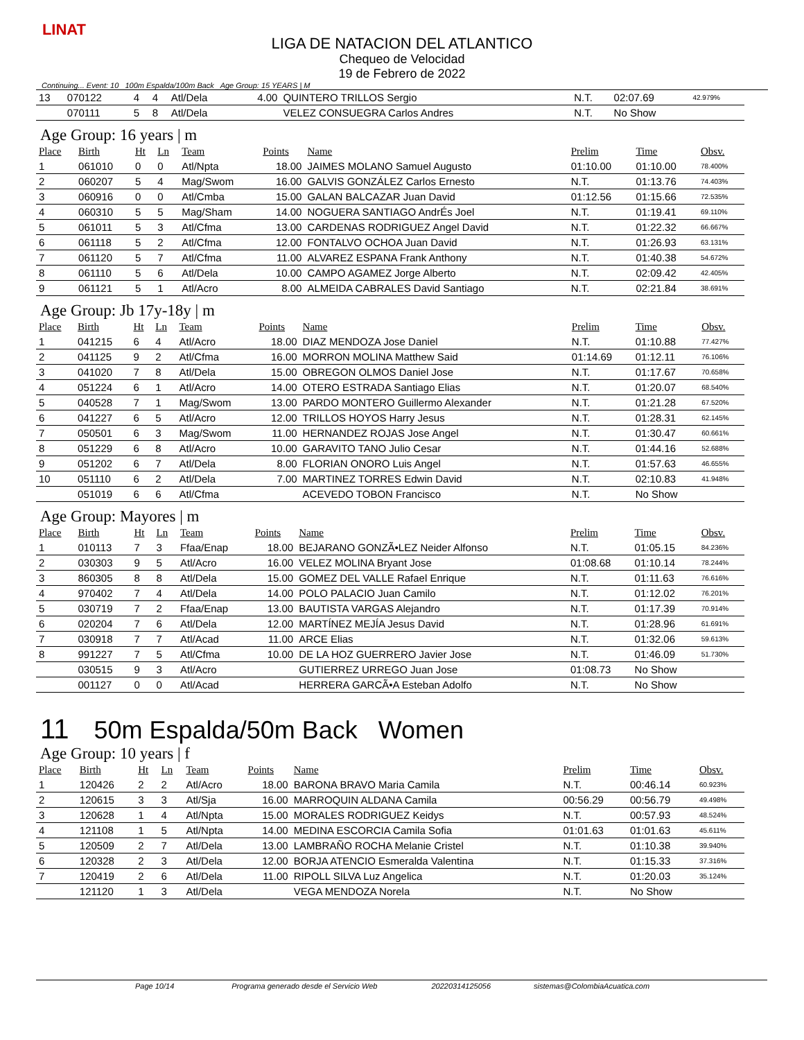LINAT
LIGA DE NATACION DEL ATLANTICO
Chequeo de Velocidad
19 de Febrero de 2022
Continuing... Event: 10 100m Espalda/100m Back Age Group: 15 YEARS | M
| 13 | 070122 | 4 | 4 | Atl/Dela | 4.00 | QUINTERO TRILLOS Sergio | N.T. | 02:07.69 | 42.979% |
| | 070111 | 5 | 8 | Atl/Dela | | VELEZ CONSUEGRA Carlos Andres | N.T. | No Show | |
Age Group: 16 years | m
| Place | Birth | Ht | Ln | Team | Points | Name | Prelim | Time | Obsv. |
| --- | --- | --- | --- | --- | --- | --- | --- | --- | --- |
| 1 | 061010 | 0 | 0 | Atl/Npta | 18.00 | JAIMES MOLANO Samuel Augusto | 01:10.00 | 01:10.00 | 78.400% |
| 2 | 060207 | 5 | 4 | Mag/Swom | 16.00 | GALVIS GONZÁLEZ Carlos Ernesto | N.T. | 01:13.76 | 74.403% |
| 3 | 060916 | 0 | 0 | Atl/Cmba | 15.00 | GALAN BALCAZAR Juan David | 01:12.56 | 01:15.66 | 72.535% |
| 4 | 060310 | 5 | 5 | Mag/Sham | 14.00 | NOGUERA SANTIAGO AndrÉs Joel | N.T. | 01:19.41 | 69.110% |
| 5 | 061011 | 5 | 3 | Atl/Cfma | 13.00 | CARDENAS RODRIGUEZ Angel David | N.T. | 01:22.32 | 66.667% |
| 6 | 061118 | 5 | 2 | Atl/Cfma | 12.00 | FONTALVO OCHOA Juan David | N.T. | 01:26.93 | 63.131% |
| 7 | 061120 | 5 | 7 | Atl/Cfma | 11.00 | ALVAREZ ESPANA Frank Anthony | N.T. | 01:40.38 | 54.672% |
| 8 | 061110 | 5 | 6 | Atl/Dela | 10.00 | CAMPO AGAMEZ Jorge Alberto | N.T. | 02:09.42 | 42.405% |
| 9 | 061121 | 5 | 1 | Atl/Acro | 8.00 | ALMEIDA CABRALES David Santiago | N.T. | 02:21.84 | 38.691% |
Age Group: Jb 17y-18y | m
| Place | Birth | Ht | Ln | Team | Points | Name | Prelim | Time | Obsv. |
| --- | --- | --- | --- | --- | --- | --- | --- | --- | --- |
| 1 | 041215 | 6 | 4 | Atl/Acro | 18.00 | DIAZ MENDOZA Jose Daniel | N.T. | 01:10.88 | 77.427% |
| 2 | 041125 | 9 | 2 | Atl/Cfma | 16.00 | MORRON MOLINA Matthew Said | 01:14.69 | 01:12.11 | 76.106% |
| 3 | 041020 | 7 | 8 | Atl/Dela | 15.00 | OBREGON OLMOS Daniel Jose | N.T. | 01:17.67 | 70.658% |
| 4 | 051224 | 6 | 1 | Atl/Acro | 14.00 | OTERO ESTRADA Santiago Elias | N.T. | 01:20.07 | 68.540% |
| 5 | 040528 | 7 | 1 | Mag/Swom | 13.00 | PARDO MONTERO Guillermo Alexander | N.T. | 01:21.28 | 67.520% |
| 6 | 041227 | 6 | 5 | Atl/Acro | 12.00 | TRILLOS HOYOS Harry Jesus | N.T. | 01:28.31 | 62.145% |
| 7 | 050501 | 6 | 3 | Mag/Swom | 11.00 | HERNANDEZ ROJAS Jose Angel | N.T. | 01:30.47 | 60.661% |
| 8 | 051229 | 6 | 8 | Atl/Acro | 10.00 | GARAVITO TANO Julio Cesar | N.T. | 01:44.16 | 52.688% |
| 9 | 051202 | 6 | 7 | Atl/Dela | 8.00 | FLORIAN ONORO Luis Angel | N.T. | 01:57.63 | 46.655% |
| 10 | 051110 | 6 | 2 | Atl/Dela | 7.00 | MARTINEZ TORRES Edwin David | N.T. | 02:10.83 | 41.948% |
| | 051019 | 6 | 6 | Atl/Cfma | | ACEVEDO TOBON Francisco | N.T. | No Show | |
Age Group: Mayores | m
| Place | Birth | Ht | Ln | Team | Points | Name | Prelim | Time | Obsv. |
| --- | --- | --- | --- | --- | --- | --- | --- | --- | --- |
| 1 | 010113 | 7 | 3 | Ffaa/Enap | 18.00 | BEJARANO GONZÃ•LEZ Neider Alfonso | N.T. | 01:05.15 | 84.236% |
| 2 | 030303 | 9 | 5 | Atl/Acro | 16.00 | VELEZ MOLINA Bryant Jose | 01:08.68 | 01:10.14 | 78.244% |
| 3 | 860305 | 8 | 8 | Atl/Dela | 15.00 | GOMEZ DEL VALLE Rafael Enrique | N.T. | 01:11.63 | 76.616% |
| 4 | 970402 | 7 | 4 | Atl/Dela | 14.00 | POLO PALACIO Juan Camilo | N.T. | 01:12.02 | 76.201% |
| 5 | 030719 | 7 | 2 | Ffaa/Enap | 13.00 | BAUTISTA VARGAS Alejandro | N.T. | 01:17.39 | 70.914% |
| 6 | 020204 | 7 | 6 | Atl/Dela | 12.00 | MARTÍNEZ MEJÍA Jesus David | N.T. | 01:28.96 | 61.691% |
| 7 | 030918 | 7 | 7 | Atl/Acad | 11.00 | ARCE Elias | N.T. | 01:32.06 | 59.613% |
| 8 | 991227 | 7 | 5 | Atl/Cfma | 10.00 | DE LA HOZ GUERRERO Javier Jose | N.T. | 01:46.09 | 51.730% |
| | 030515 | 9 | 3 | Atl/Acro | | GUTIERREZ URREGO Juan Jose | 01:08.73 | No Show | |
| | 001127 | 0 | 0 | Atl/Acad | | HERRERA GARCÃ•A Esteban Adolfo | N.T. | No Show | |
11 50m Espalda/50m Back Women
Age Group: 10 years | f
| Place | Birth | Ht | Ln | Team | Points | Name | Prelim | Time | Obsv. |
| --- | --- | --- | --- | --- | --- | --- | --- | --- | --- |
| 1 | 120426 | 2 | 2 | Atl/Acro | 18.00 | BARONA BRAVO Maria Camila | N.T. | 00:46.14 | 60.923% |
| 2 | 120615 | 3 | 3 | Atl/Sja | 16.00 | MARROQUIN ALDANA Camila | 00:56.29 | 00:56.79 | 49.498% |
| 3 | 120628 | 1 | 4 | Atl/Npta | 15.00 | MORALES RODRIGUEZ Keidys | N.T. | 00:57.93 | 48.524% |
| 4 | 121108 | 1 | 5 | Atl/Npta | 14.00 | MEDINA ESCORCIA Camila Sofia | 01:01.63 | 01:01.63 | 45.611% |
| 5 | 120509 | 2 | 7 | Atl/Dela | 13.00 | LAMBRAÑO ROCHA Melanie Cristel | N.T. | 01:10.38 | 39.940% |
| 6 | 120328 | 2 | 3 | Atl/Dela | 12.00 | BORJA ATENCIO Esmeralda Valentina | N.T. | 01:15.33 | 37.316% |
| 7 | 120419 | 2 | 6 | Atl/Dela | 11.00 | RIPOLL SILVA Luz Angelica | N.T. | 01:20.03 | 35.124% |
| | 121120 | 1 | 3 | Atl/Dela | | VEGA MENDOZA Norela | N.T. | No Show | |
Page 10/14 Programa generado desde el Servicio Web 20220314125056 sistemas@ColombiaAcuatica.com